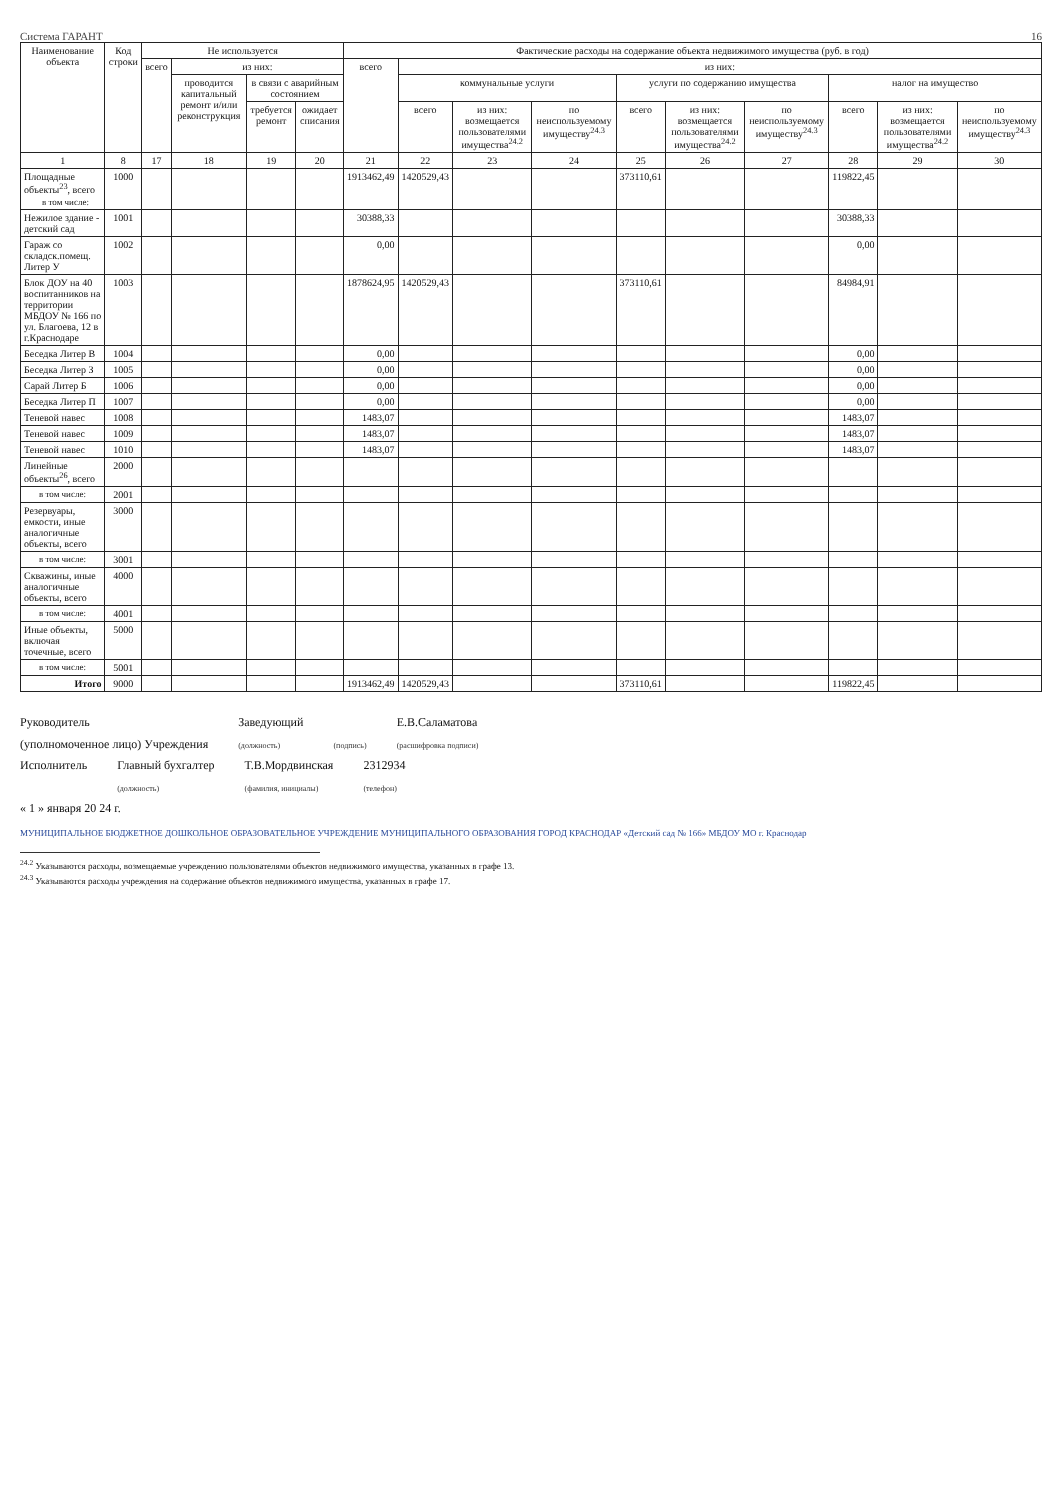Система ГАРАНТ 16
| Наименование объекта | Код строки | Не используется | | | | Фактические расходы на содержание объекта недвижимого имущества (руб. в год) | | | | | | | | | |
| --- | --- | --- | --- | --- | --- | --- | --- | --- | --- | --- | --- | --- | --- | --- | --- |
| | | всего | из них: | | | всего | из них: | | | | | | | | |
| | | | проводится капитальный ремонт и/или реконструкция | в связи с аварийным состоянием | | | коммунальные услуги | | | услуги по содержанию имущества | | | налог на имущество | | |
| | | | | требуется ремонт | ожидает списания | | всего | из них: возмещается пользователями имущества<sup>24.2</sup> | по неиспользуемому имуществу<sup>24.3</sup> | всего | из них: возмещается пользователями имущества<sup>24.2</sup> | по неиспользуемому имуществу<sup>24.3</sup> | всего | из них: возмещается пользователями имущества<sup>24.2</sup> | по неиспользуемому имуществу<sup>24.3</sup> |
| 1 | 8 | 17 | 18 | 19 | 20 | 21 | 22 | 23 | 24 | 25 | 26 | 27 | 28 | 29 | 30 |
| Площадные объекты<sup>23</sup>, всего в том числе: | 1000 | | | | | 1913462,49 | 1420529,43 | | | 373110,61 | | | 119822,45 | | |
| Нежилое здание - детский сад | 1001 | | | | | 30388,33 | | | | | | | 30388,33 | | |
| Гараж со складск.помещ. Литер У | 1002 | | | | | 0,00 | | | | | | | 0,00 | | |
| Блок ДОУ на 40 воспитанников на территории МБДОУ № 166 по ул. Благоева, 12 в г.Краснодаре | 1003 | | | | | 1878624,95 | 1420529,43 | | | 373110,61 | | | 84984,91 | | |
| Беседка Литер В | 1004 | | | | | 0,00 | | | | | | | 0,00 | | |
| Беседка Литер З | 1005 | | | | | 0,00 | | | | | | | 0,00 | | |
| Сарай Литер Б | 1006 | | | | | 0,00 | | | | | | | 0,00 | | |
| Беседка Литер П | 1007 | | | | | 0,00 | | | | | | | 0,00 | | |
| Теневой навес | 1008 | | | | | 1483,07 | | | | | | | 1483,07 | | |
| Теневой навес | 1009 | | | | | 1483,07 | | | | | | | 1483,07 | | |
| Теневой навес | 1010 | | | | | 1483,07 | | | | | | | 1483,07 | | |
| Линейные объекты<sup>26</sup>, всего | 2000 | | | | | | | | | | | | | | |
| в том числе: | 2001 | | | | | | | | | | | | | | |
| Резервуары, емкости, иные аналогичные объекты, всего | 3000 | | | | | | | | | | | | | | |
| в том числе: | 3001 | | | | | | | | | | | | | | |
| Скважины, иные аналогичные объекты, всего | 4000 | | | | | | | | | | | | | | |
| в том числе: | 4001 | | | | | | | | | | | | | | |
| Иные объекты, включая точечные, всего | 5000 | | | | | | | | | | | | | | |
| в том числе: | 5001 | | | | | | | | | | | | | | |
| Итого | 9000 | | | | | 1913462,49 | 1420529,43 | | | 373110,61 | | | 119822,45 | | |
Руководитель
(уполномоченное лицо) Учреждения Заведующий
(должность)
(подпись) Е.В.Саламатова
(расшифровка подписи)
Исполнитель Главный бухгалтер
(должность) Т.В.Мордвинская
(фамилия, инициалы) 2312934
(телефон)
« 1 » января 20 24 г.
МУНИЦИПАЛЬНОЕ БЮДЖЕТНОЕ ДОШКОЛЬНОЕ ОБРАЗОВАТЕЛЬНОЕ УЧРЕЖДЕНИЕ МУНИЦИПАЛЬНОГО ОБРАЗОВАНИЯ ГОРОД КРАСНОДАР «Детский сад № 166» МБДОУ МО г. Краснодар
<sup>24.2</sup> Указываются расходы, возмещаемые учреждению пользователями объектов недвижимого имущества, указанных в графе 13.
<sup>24.3</sup> Указываются расходы учреждения на содержание объектов недвижимого имущества, указанных в графе 17.